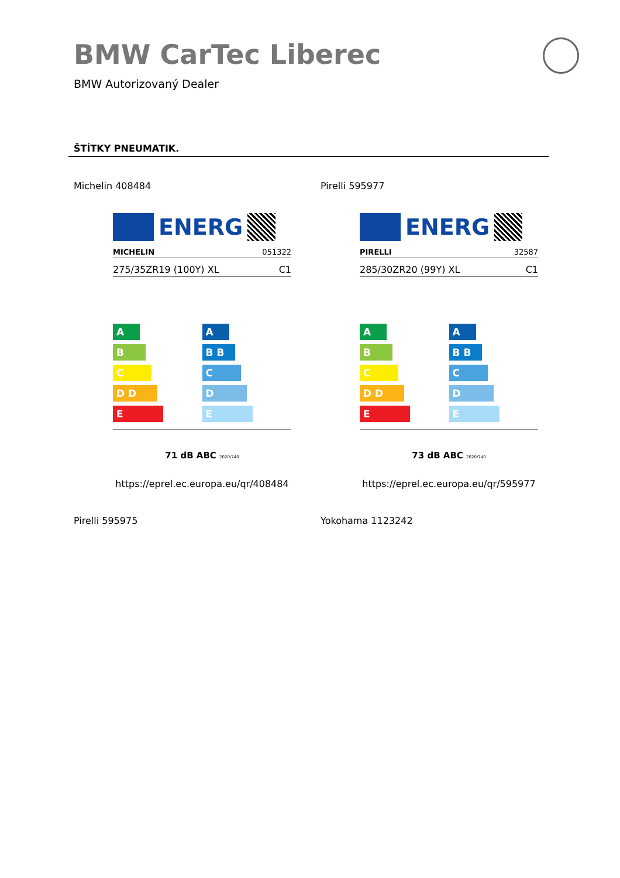BMW CarTec Liberec
BMW Autorizovaný Dealer
ŠTÍTKY PNEUMATIK.
Michelin 408484 Pirelli 595977
ENERG
MICHELIN 051322
275/35ZR19 (100Y) XL C1
A
B
C
D D
E
A
B B
C
D
E
71 dB ABC 2020/740
https://eprel.ec.europa.eu/qr/408484
ENERG
PIRELLI 32587
285/30ZR20 (99Y) XL C1
A
B
C
D D
E
A
B B
C
D
E
73 dB ABC 2020/740
https://eprel.ec.europa.eu/qr/595977
Pirelli 595975 Yokohama 1123242